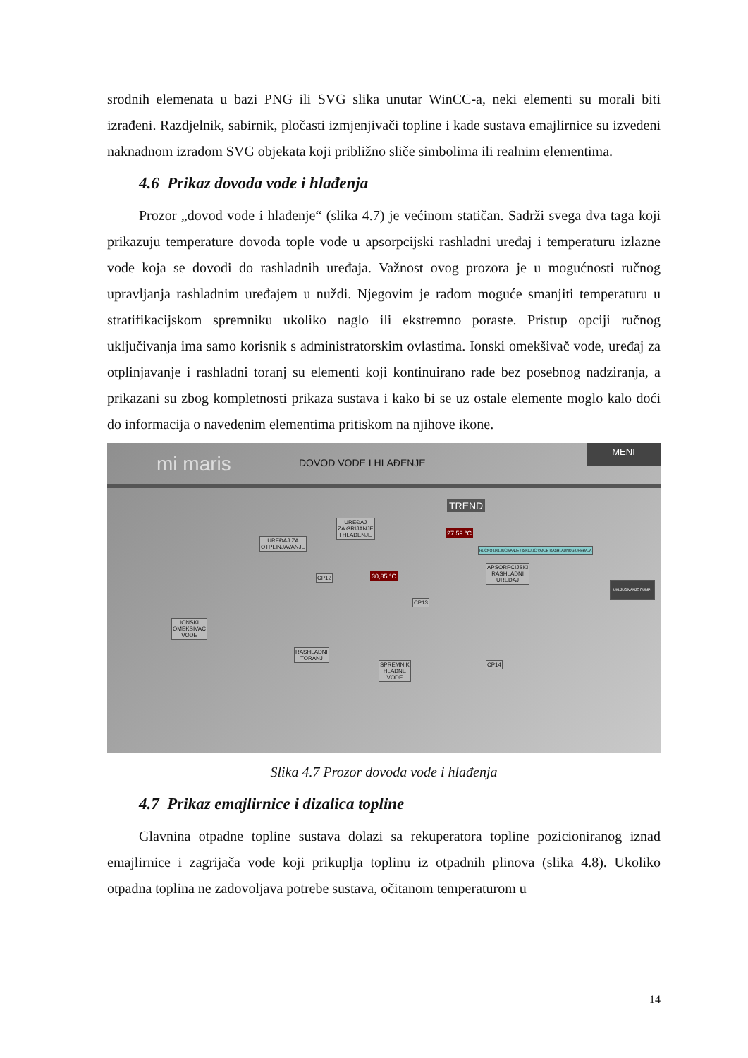srodnih elemenata u bazi PNG ili SVG slika unutar WinCC-a, neki elementi su morali biti izrađeni. Razdjelnik, sabirnik, pločasti izmjenjivači topline i kade sustava emajlirnice su izvedeni naknadnom izradom SVG objekata koji približno sliče simbolima ili realnim elementima.
4.6 Prikaz dovoda vode i hlađenja
Prozor „dovod vode i hlađenje“ (slika 4.7) je većinom statičan. Sadrži svega dva taga koji prikazuju temperature dovoda tople vode u apsorpcijski rashladni uređaj i temperaturu izlazne vode koja se dovodi do rashladnih uređaja. Važnost ovog prozora je u mogućnosti ručnog upravljanja rashladnim uređajem u nuždi. Njegovim je radom moguće smanjiti temperaturu u stratifikacijskom spremniku ukoliko naglo ili ekstremno poraste. Pristup opciji ručnog uključivanja ima samo korisnik s administratorskim ovlastima. Ionski omekšivač vode, uređaj za otplinjavanje i rashladni toranj su elementi koji kontinuirano rade bez posebnog nadziranja, a prikazani su zbog kompletnosti prikaza sustava i kako bi se uz ostale elemente moglo kalo doći do informacija o navedenim elementima pritiskom na njihove ikone.
mi maris DOVOD VODE I HLAĐENJE
MENI
TREND
27,59 °C
30,85 °C
UREĐAJ ZA
OTPLINJAVANJE
UREĐAJ
ZA GRIJANJE
I HLAĐENJE
CP12
CP13
APSORPCIJSKI
RASHLADNI
UREĐAJ
RUČNO UKLJUČIVANJE / ISKLJUČIVANJE RASHLADNOG UREĐAJA
UKLJUČIVANJE PUMPI
IONSKI
OMEKŠIVAČ
VODE
RASHLADNI
TORANJ
SPREMNIK
HLADNE
VODE
CP14
Slika 4.7 Prozor dovoda vode i hlađenja
4.7 Prikaz emajlirnice i dizalica topline
Glavnina otpadne topline sustava dolazi sa rekuperatora topline pozicioniranog iznad emajlirnice i zagrijača vode koji prikuplja toplinu iz otpadnih plinova (slika 4.8). Ukoliko otpadna toplina ne zadovoljava potrebe sustava, očitanom temperaturom u
14